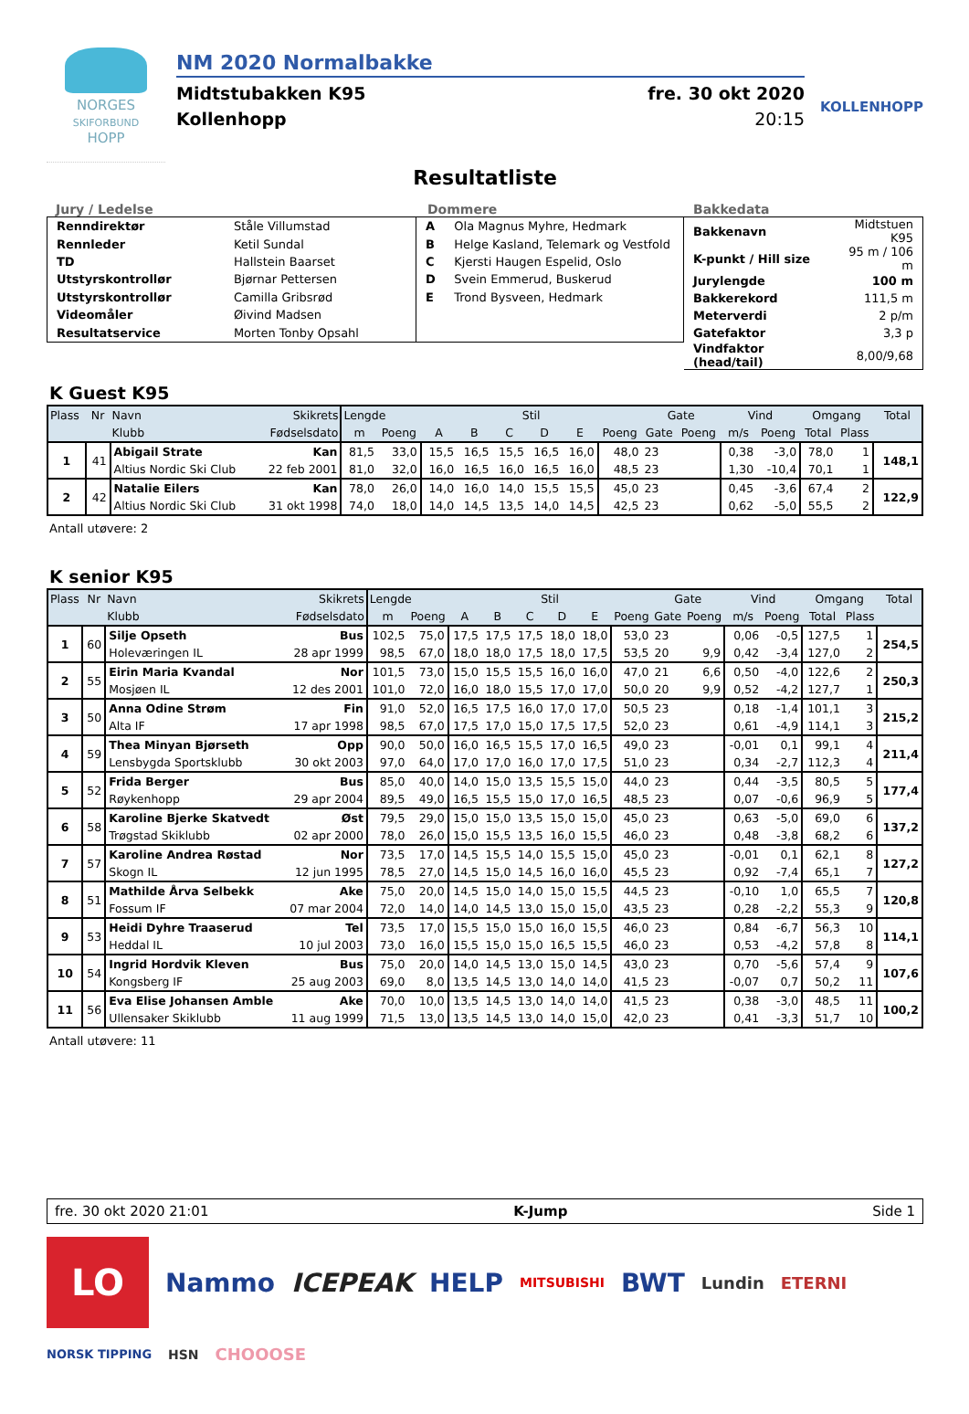NORGES
SKIFORBUND
HOPP
NM 2020 Normalbakke
Midtstubakken K95 fre. 30 okt 2020
Kollenhopp 20:15
KOLLENHOPP
Resultatliste
Jury / Ledelse
| Renndirektør | Ståle Villumstad |
| Rennleder | Ketil Sundal |
| TD | Hallstein Baarset |
| Utstyrskontrollør | Bjørnar Pettersen |
| Utstyrskontrollør | Camilla Gribsrød |
| Videomåler | Øivind Madsen |
| Resultatservice | Morten Tonby Opsahl |
Dommere
| A | Ola Magnus Myhre, Hedmark |
| B | Helge Kasland, Telemark og Vestfold |
| C | Kjersti Haugen Espelid, Oslo |
| D | Svein Emmerud, Buskerud |
| E | Trond Bysveen, Hedmark |
Bakkedata
| Bakkenavn | Midtstuen K95 |
| K-punkt / Hill size | 95 m / 106 m |
| Jurylengde | 100 m |
| Bakkerekord | 111,5 m |
| Meterverdi | 2 p/m |
| Gatefaktor | 3,3 p |
| Vindfaktor (head/tail) | 8,00/9,68 |
K Guest K95
| Plass | Nr | Navn | Skikrets | Lengde | | Stil | | | | | | Gate | | Vind | | Omgang | | Total |
| --- | --- | --- | --- | --- | --- | --- | --- | --- | --- | --- | --- | --- | --- | --- | --- | --- | --- | --- |
| | | Klubb | Fødselsdato | m | Poeng | A | B | C | D | E | Poeng | Gate | Poeng | m/s | Poeng | Total | Plass | |
| 1 | 41 | Abigail Strate | Kan | 81,5 | 33,0 | 15,5 | 16,5 | 15,5 | 16,5 | 16,0 | 48,0 | 23 | | 0,38 | -3,0 | 78,0 | 1 | 148,1 |
| | | Altius Nordic Ski Club | 22 feb 2001 | 81,0 | 32,0 | 16,0 | 16,5 | 16,0 | 16,5 | 16,0 | 48,5 | 23 | | 1,30 | -10,4 | 70,1 | 1 | |
| 2 | 42 | Natalie Eilers | Kan | 78,0 | 26,0 | 14,0 | 16,0 | 14,0 | 15,5 | 15,5 | 45,0 | 23 | | 0,45 | -3,6 | 67,4 | 2 | 122,9 |
| | | Altius Nordic Ski Club | 31 okt 1998 | 74,0 | 18,0 | 14,0 | 14,5 | 13,5 | 14,0 | 14,5 | 42,5 | 23 | | 0,62 | -5,0 | 55,5 | 2 | |
Antall utøvere: 2
K senior K95
| Plass | Nr | Navn | Skikrets | Lengde | | Stil | | | | | | Gate | | Vind | | Omgang | | Total |
| --- | --- | --- | --- | --- | --- | --- | --- | --- | --- | --- | --- | --- | --- | --- | --- | --- | --- | --- |
| | | Klubb | Fødselsdato | m | Poeng | A | B | C | D | E | Poeng | Gate | Poeng | m/s | Poeng | Total | Plass | |
| 1 | 60 | Silje Opseth | Bus | 102,5 | 75,0 | 17,5 | 17,5 | 17,5 | 18,0 | 18,0 | 53,0 | 23 | | 0,06 | -0,5 | 127,5 | 1 | 254,5 |
| | | Holeværingen IL | 28 apr 1999 | 98,5 | 67,0 | 18,0 | 18,0 | 17,5 | 18,0 | 17,5 | 53,5 | 20 | 9,9 | 0,42 | -3,4 | 127,0 | 2 | |
| 2 | 55 | Eirin Maria Kvandal | Nor | 101,5 | 73,0 | 15,0 | 15,5 | 15,5 | 16,0 | 16,0 | 47,0 | 21 | 6,6 | 0,50 | -4,0 | 122,6 | 2 | 250,3 |
| | | Mosjøen IL | 12 des 2001 | 101,0 | 72,0 | 16,0 | 18,0 | 15,5 | 17,0 | 17,0 | 50,0 | 20 | 9,9 | 0,52 | -4,2 | 127,7 | 1 | |
| 3 | 50 | Anna Odine Strøm | Fin | 91,0 | 52,0 | 16,5 | 17,5 | 16,0 | 17,0 | 17,0 | 50,5 | 23 | | 0,18 | -1,4 | 101,1 | 3 | 215,2 |
| | | Alta IF | 17 apr 1998 | 98,5 | 67,0 | 17,5 | 17,0 | 15,0 | 17,5 | 17,5 | 52,0 | 23 | | 0,61 | -4,9 | 114,1 | 3 | |
| 4 | 59 | Thea Minyan Bjørseth | Opp | 90,0 | 50,0 | 16,0 | 16,5 | 15,5 | 17,0 | 16,5 | 49,0 | 23 | | -0,01 | 0,1 | 99,1 | 4 | 211,4 |
| | | Lensbygda Sportsklubb | 30 okt 2003 | 97,0 | 64,0 | 17,0 | 17,0 | 16,0 | 17,0 | 17,5 | 51,0 | 23 | | 0,34 | -2,7 | 112,3 | 4 | |
| 5 | 52 | Frida Berger | Bus | 85,0 | 40,0 | 14,0 | 15,0 | 13,5 | 15,5 | 15,0 | 44,0 | 23 | | 0,44 | -3,5 | 80,5 | 5 | 177,4 |
| | | Røykenhopp | 29 apr 2004 | 89,5 | 49,0 | 16,5 | 15,5 | 15,0 | 17,0 | 16,5 | 48,5 | 23 | | 0,07 | -0,6 | 96,9 | 5 | |
| 6 | 58 | Karoline Bjerke Skatvedt | Øst | 79,5 | 29,0 | 15,0 | 15,0 | 13,5 | 15,0 | 15,0 | 45,0 | 23 | | 0,63 | -5,0 | 69,0 | 6 | 137,2 |
| | | Trøgstad Skiklubb | 02 apr 2000 | 78,0 | 26,0 | 15,0 | 15,5 | 13,5 | 16,0 | 15,5 | 46,0 | 23 | | 0,48 | -3,8 | 68,2 | 6 | |
| 7 | 57 | Karoline Andrea Røstad | Nor | 73,5 | 17,0 | 14,5 | 15,5 | 14,0 | 15,5 | 15,0 | 45,0 | 23 | | -0,01 | 0,1 | 62,1 | 8 | 127,2 |
| | | Skogn IL | 12 jun 1995 | 78,5 | 27,0 | 14,5 | 15,0 | 14,5 | 16,0 | 16,0 | 45,5 | 23 | | 0,92 | -7,4 | 65,1 | 7 | |
| 8 | 51 | Mathilde Årva Selbekk | Ake | 75,0 | 20,0 | 14,5 | 15,0 | 14,0 | 15,0 | 15,5 | 44,5 | 23 | | -0,10 | 1,0 | 65,5 | 7 | 120,8 |
| | | Fossum IF | 07 mar 2004 | 72,0 | 14,0 | 14,0 | 14,5 | 13,0 | 15,0 | 15,0 | 43,5 | 23 | | 0,28 | -2,2 | 55,3 | 9 | |
| 9 | 53 | Heidi Dyhre Traaserud | Tel | 73,5 | 17,0 | 15,5 | 15,0 | 15,0 | 16,0 | 15,5 | 46,0 | 23 | | 0,84 | -6,7 | 56,3 | 10 | 114,1 |
| | | Heddal IL | 10 jul 2003 | 73,0 | 16,0 | 15,5 | 15,0 | 15,0 | 16,5 | 15,5 | 46,0 | 23 | | 0,53 | -4,2 | 57,8 | 8 | |
| 10 | 54 | Ingrid Hordvik Kleven | Bus | 75,0 | 20,0 | 14,0 | 14,5 | 13,0 | 15,0 | 14,5 | 43,0 | 23 | | 0,70 | -5,6 | 57,4 | 9 | 107,6 |
| | | Kongsberg IF | 25 aug 2003 | 69,0 | 8,0 | 13,5 | 14,5 | 13,0 | 14,0 | 14,0 | 41,5 | 23 | | -0,07 | 0,7 | 50,2 | 11 | |
| 11 | 56 | Eva Elise Johansen Amble | Ake | 70,0 | 10,0 | 13,5 | 14,5 | 13,0 | 14,0 | 14,0 | 41,5 | 23 | | 0,38 | -3,0 | 48,5 | 11 | 100,2 |
| | | Ullensaker Skiklubb | 11 aug 1999 | 71,5 | 13,0 | 13,5 | 14,5 | 13,0 | 14,0 | 15,0 | 42,0 | 23 | | 0,41 | -3,3 | 51,7 | 10 | |
Antall utøvere: 11
fre. 30 okt 2020 21:01 K-Jump Side 1
LO
Nammo ICEPEAK HELP MITSUBISHI BWT Lundin ETERNI NORSK TIPPING HSN CHOOOSE